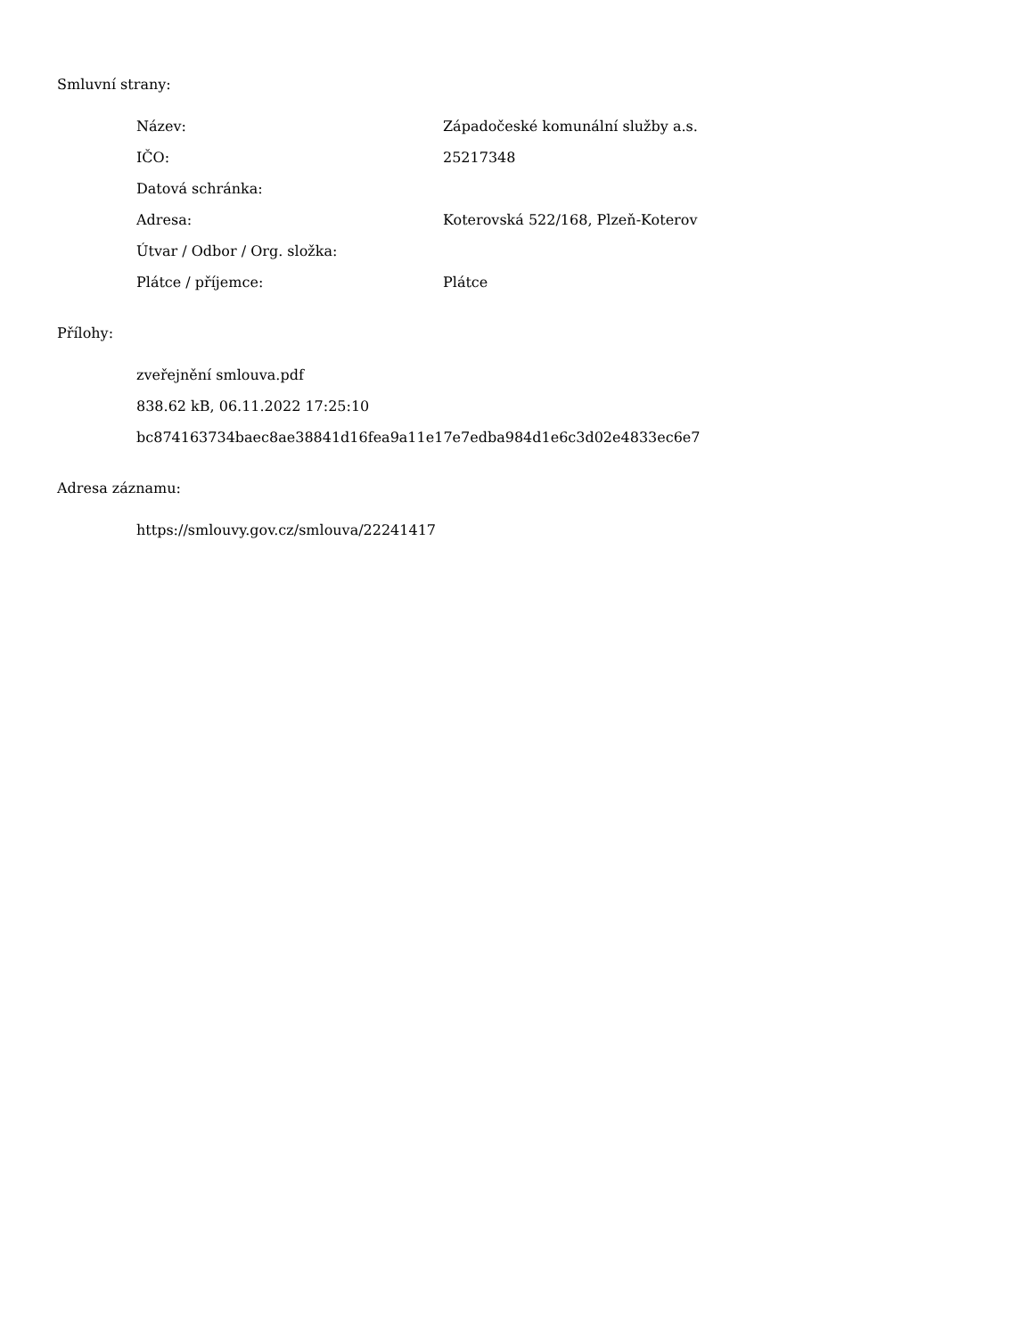Smluvní strany:
| Název: | Západočeské komunální služby a.s. |
| IČO: | 25217348 |
| Datová schránka: | |
| Adresa: | Koterovská 522/168, Plzeň-Koterov |
| Útvar / Odbor / Org. složka: | |
| Plátce / příjemce: | Plátce |
Přílohy:
zveřejnění smlouva.pdf
838.62 kB, 06.11.2022 17:25:10
bc874163734baec8ae38841d16fea9a11e17e7edba984d1e6c3d02e4833ec6e7
Adresa záznamu:
https://smlouvy.gov.cz/smlouva/22241417